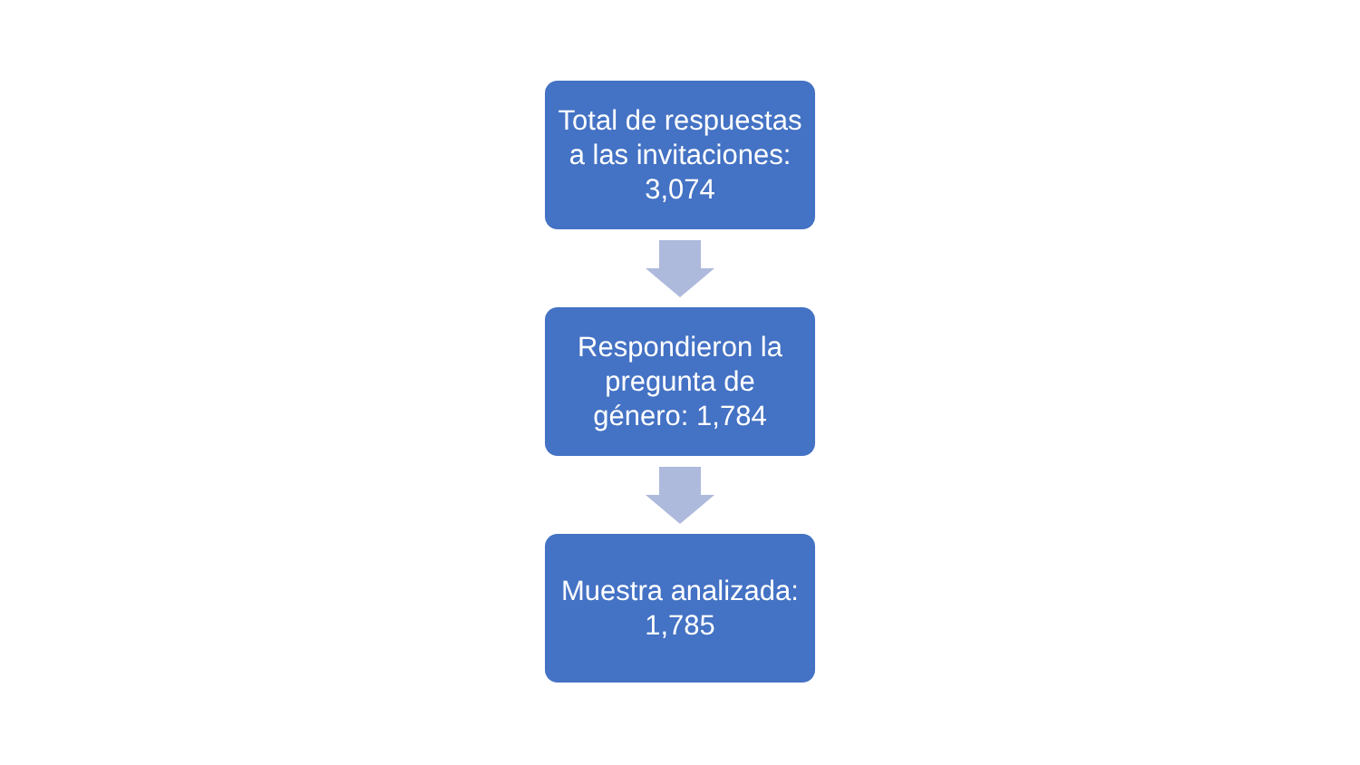Total de respuestas
a las invitaciones:
3,074
Respondieron la
pregunta de
género: 1,784
Muestra analizada:
1,785